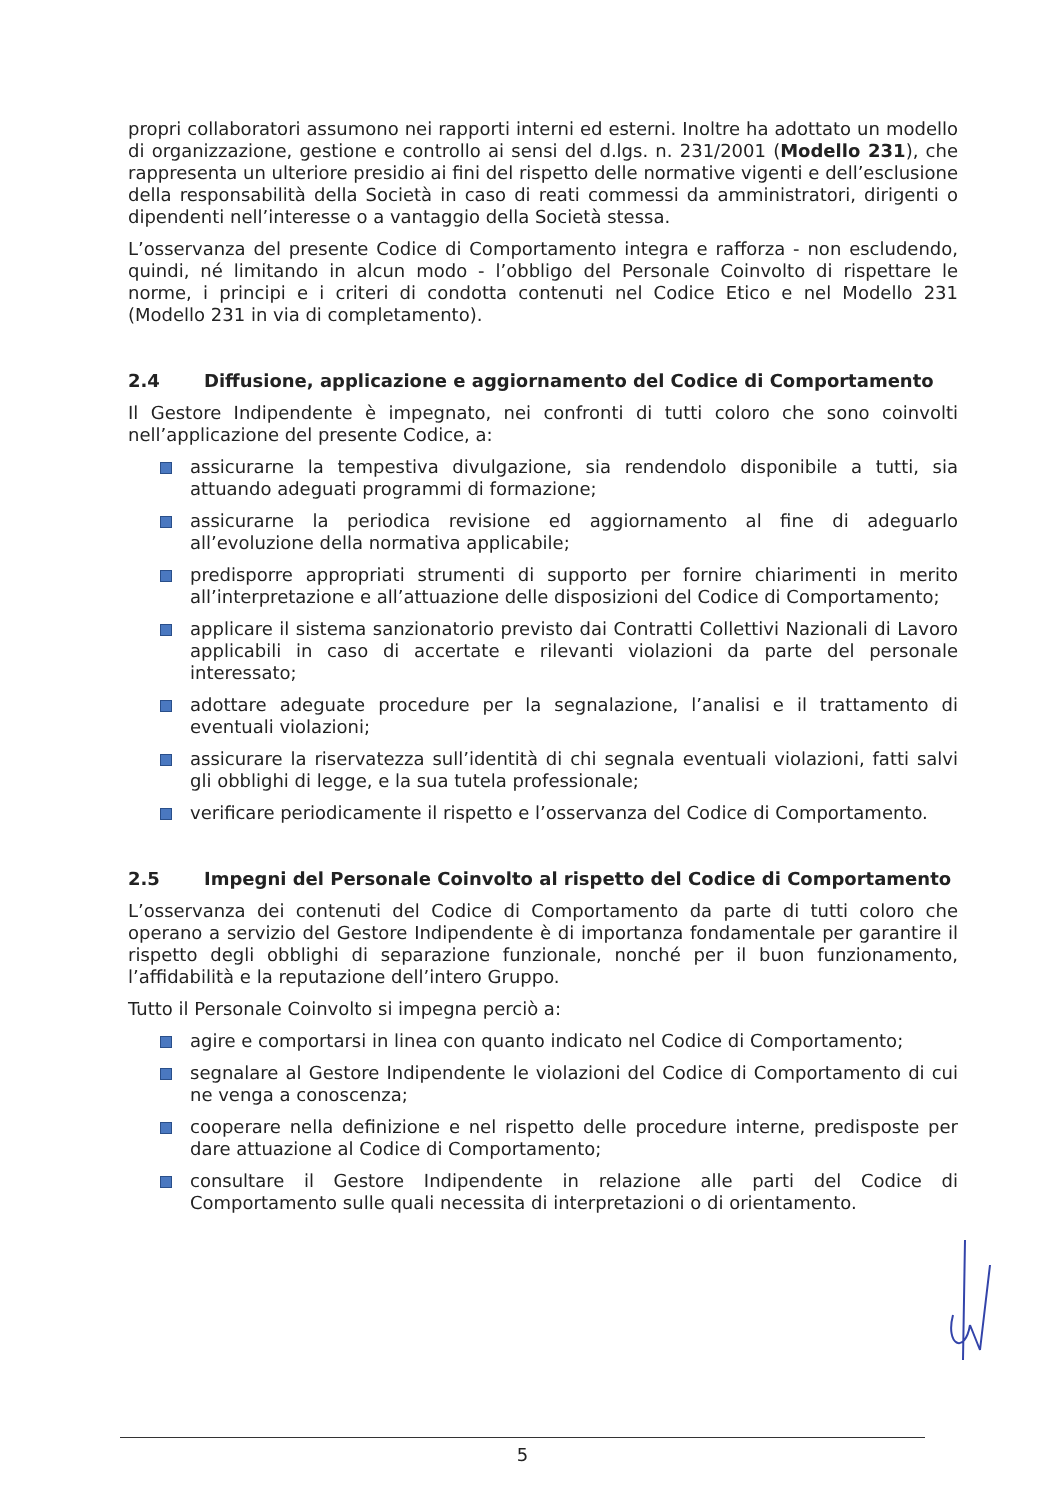propri collaboratori assumono nei rapporti interni ed esterni. Inoltre ha adottato un modello di organizzazione, gestione e controllo ai sensi del d.lgs. n. 231/2001 (Modello 231), che rappresenta un ulteriore presidio ai fini del rispetto delle normative vigenti e dell’esclusione della responsabilità della Società in caso di reati commessi da amministratori, dirigenti o dipendenti nell’interesse o a vantaggio della Società stessa.
L’osservanza del presente Codice di Comportamento integra e rafforza - non escludendo, quindi, né limitando in alcun modo - l’obbligo del Personale Coinvolto di rispettare le norme, i principi e i criteri di condotta contenuti nel Codice Etico e nel Modello 231 (Modello 231 in via di completamento).
2.4 Diffusione, applicazione e aggiornamento del Codice di Comportamento
Il Gestore Indipendente è impegnato, nei confronti di tutti coloro che sono coinvolti nell’applicazione del presente Codice, a:
assicurarne la tempestiva divulgazione, sia rendendolo disponibile a tutti, sia attuando adeguati programmi di formazione;
assicurarne la periodica revisione ed aggiornamento al fine di adeguarlo all’evoluzione della normativa applicabile;
predisporre appropriati strumenti di supporto per fornire chiarimenti in merito all’interpretazione e all’attuazione delle disposizioni del Codice di Comportamento;
applicare il sistema sanzionatorio previsto dai Contratti Collettivi Nazionali di Lavoro applicabili in caso di accertate e rilevanti violazioni da parte del personale interessato;
adottare adeguate procedure per la segnalazione, l’analisi e il trattamento di eventuali violazioni;
assicurare la riservatezza sull’identità di chi segnala eventuali violazioni, fatti salvi gli obblighi di legge, e la sua tutela professionale;
verificare periodicamente il rispetto e l’osservanza del Codice di Comportamento.
2.5 Impegni del Personale Coinvolto al rispetto del Codice di Comportamento
L’osservanza dei contenuti del Codice di Comportamento da parte di tutti coloro che operano a servizio del Gestore Indipendente è di importanza fondamentale per garantire il rispetto degli obblighi di separazione funzionale, nonché per il buon funzionamento, l’affidabilità e la reputazione dell’intero Gruppo.
Tutto il Personale Coinvolto si impegna perciò a:
agire e comportarsi in linea con quanto indicato nel Codice di Comportamento;
segnalare al Gestore Indipendente le violazioni del Codice di Comportamento di cui ne venga a conoscenza;
cooperare nella definizione e nel rispetto delle procedure interne, predisposte per dare attuazione al Codice di Comportamento;
consultare il Gestore Indipendente in relazione alle parti del Codice di Comportamento sulle quali necessita di interpretazioni o di orientamento.
5